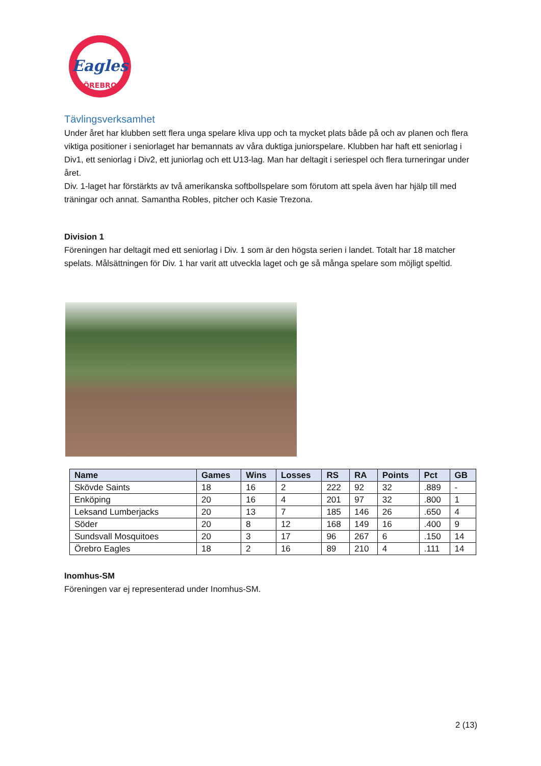Eagles
ÖREBRO
Tävlingsverksamhet
Under året har klubben sett flera unga spelare kliva upp och ta mycket plats både på och av planen och flera viktiga positioner i seniorlaget har bemannats av våra duktiga juniorspelare. Klubben har haft ett seniorlag i Div1, ett seniorlag i Div2, ett juniorlag och ett U13-lag. Man har deltagit i seriespel och flera turneringar under året.
Div. 1-laget har förstärkts av två amerikanska softbollspelare som förutom att spela även har hjälp till med träningar och annat. Samantha Robles, pitcher och Kasie Trezona.
Division 1
Föreningen har deltagit med ett seniorlag i Div. 1 som är den högsta serien i landet. Totalt har 18 matcher spelats. Målsättningen för Div. 1 har varit att utveckla laget och ge så många spelare som möjligt speltid.
| Name | Games | Wins | Losses | RS | RA | Points | Pct | GB |
| --- | --- | --- | --- | --- | --- | --- | --- | --- |
| Skövde Saints | 18 | 16 | 2 | 222 | 92 | 32 | .889 | - |
| Enköping | 20 | 16 | 4 | 201 | 97 | 32 | .800 | 1 |
| Leksand Lumberjacks | 20 | 13 | 7 | 185 | 146 | 26 | .650 | 4 |
| Söder | 20 | 8 | 12 | 168 | 149 | 16 | .400 | 9 |
| Sundsvall Mosquitoes | 20 | 3 | 17 | 96 | 267 | 6 | .150 | 14 |
| Örebro Eagles | 18 | 2 | 16 | 89 | 210 | 4 | .111 | 14 |
Inomhus-SM
Föreningen var ej representerad under Inomhus-SM.
2 (13)